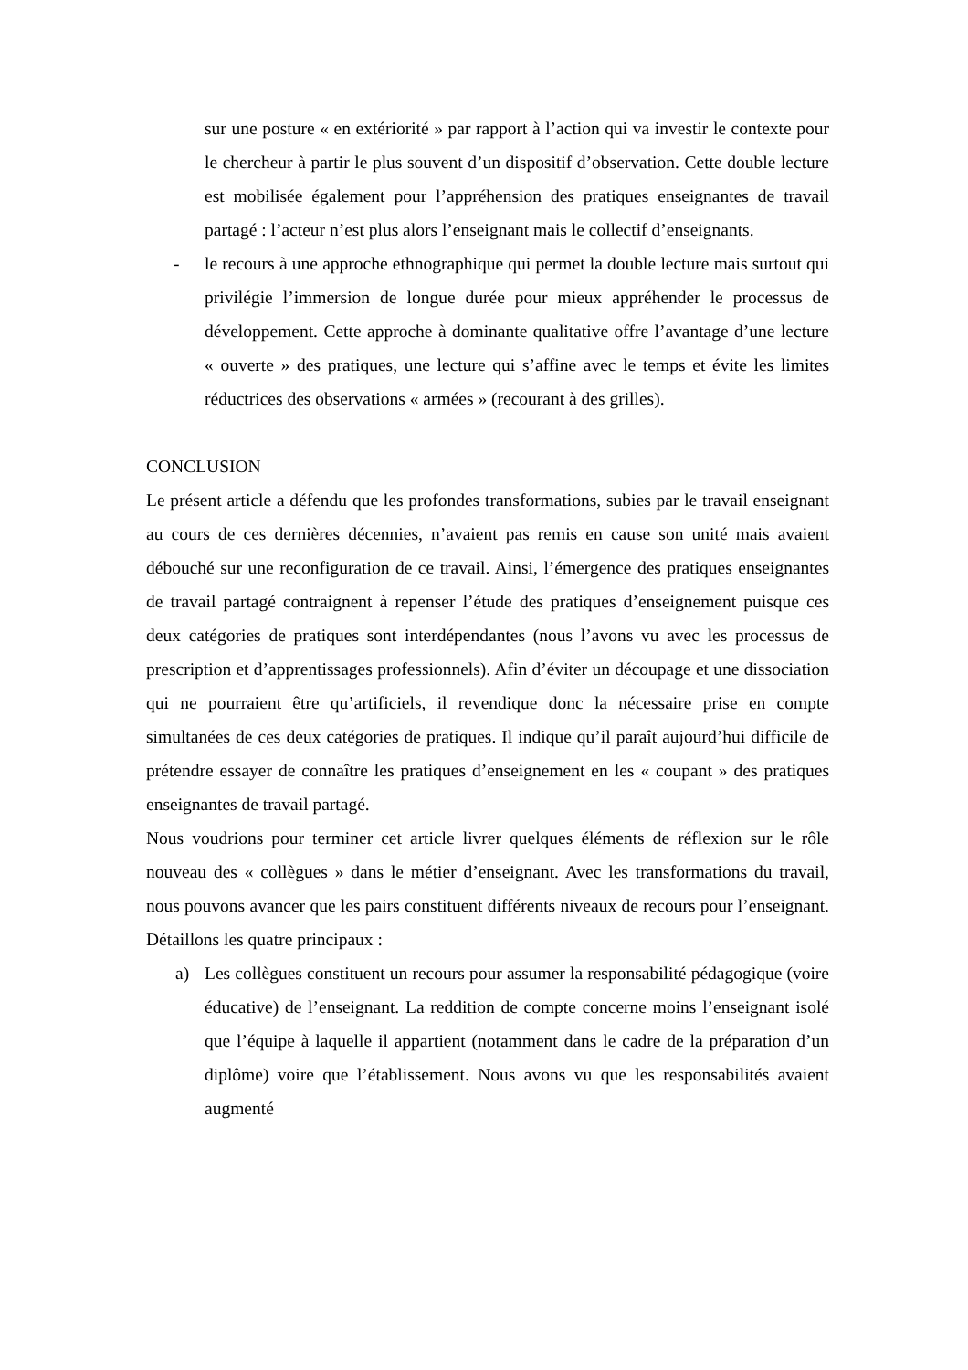sur une posture « en extériorité » par rapport à l’action qui va investir le contexte pour le chercheur à partir le plus souvent d’un dispositif d’observation. Cette double lecture est mobilisée également pour l’appréhension des pratiques enseignantes de travail partagé : l’acteur n’est plus alors l’enseignant mais le collectif d’enseignants.
- le recours à une approche ethnographique qui permet la double lecture mais surtout qui privilégie l’immersion de longue durée pour mieux appréhender le processus de développement. Cette approche à dominante qualitative offre l’avantage d’une lecture « ouverte » des pratiques, une lecture qui s’affine avec le temps et évite les limites réductrices des observations « armées » (recourant à des grilles).
CONCLUSION
Le présent article a défendu que les profondes transformations, subies par le travail enseignant au cours de ces dernières décennies, n’avaient pas remis en cause son unité mais avaient débouché sur une reconfiguration de ce travail. Ainsi, l’émergence des pratiques enseignantes de travail partagé contraignent à repenser l’étude des pratiques d’enseignement puisque ces deux catégories de pratiques sont interdépendantes (nous l’avons vu avec les processus de prescription et d’apprentissages professionnels). Afin d’éviter un découpage et une dissociation qui ne pourraient être qu’artificiels, il revendique donc la nécessaire prise en compte simultanées de ces deux catégories de pratiques. Il indique qu’il paraît aujourd’hui difficile de prétendre essayer de connaître les pratiques d’enseignement en les « coupant » des pratiques enseignantes de travail partagé.
Nous voudrions pour terminer cet article livrer quelques éléments de réflexion sur le rôle nouveau des « collègues » dans le métier d’enseignant. Avec les transformations du travail, nous pouvons avancer que les pairs constituent différents niveaux de recours pour l’enseignant. Détaillons les quatre principaux :
a) Les collègues constituent un recours pour assumer la responsabilité pédagogique (voire éducative) de l’enseignant. La reddition de compte concerne moins l’enseignant isolé que l’équipe à laquelle il appartient (notamment dans le cadre de la préparation d’un diplôme) voire que l’établissement. Nous avons vu que les responsabilités avaient augmenté